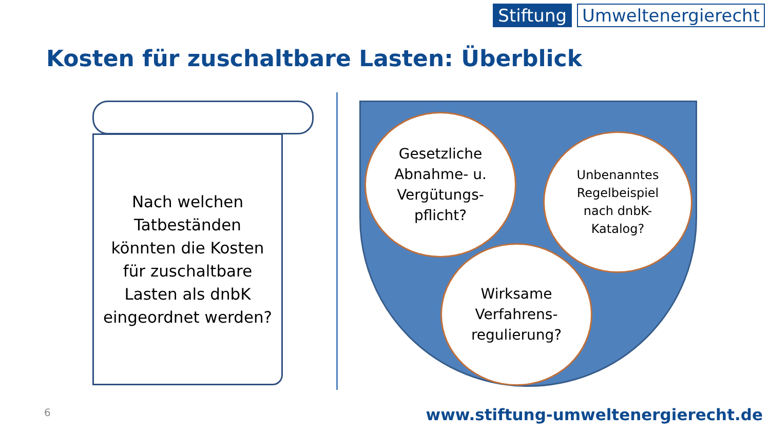Stiftung Umweltenergierecht
Kosten für zuschaltbare Lasten: Überblick
Nach welchen
Tatbeständen
könnten die Kosten
für zuschaltbare
Lasten als dnbK
eingeordnet werden?
Gesetzliche
Abnahme- u.
Vergütungs-
pflicht?
Unbenanntes
Regelbeispiel
nach dnbK-
Katalog?
Wirksame
Verfahrens-
regulierung?
6
www.stiftung-umweltenergierecht.de